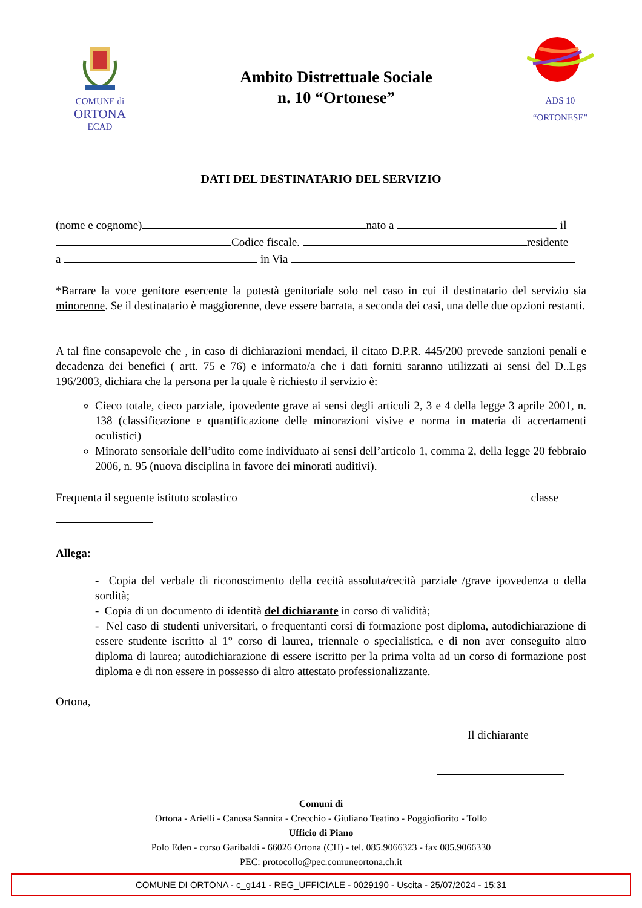COMUNE di
ORTONA
ECAD
Ambito Distrettuale Sociale
n. 10 “Ortonese”
ADS 10
“ORTONESE”
DATI DEL DESTINATARIO DEL SERVIZIO
(nome e cognome) nato a il
Codice fiscale. residente
a in Via
*Barrare la voce genitore esercente la potestà genitoriale solo nel caso in cui il destinatario del servizio sia minorenne. Se il destinatario è maggiorenne, deve essere barrata, a seconda dei casi, una delle due opzioni restanti.
A tal fine consapevole che , in caso di dichiarazioni mendaci, il citato D.P.R. 445/200 prevede sanzioni penali e decadenza dei benefici ( artt. 75 e 76) e informato/a che i dati forniti saranno utilizzati ai sensi del D..Lgs 196/2003, dichiara che la persona per la quale è richiesto il servizio è:
Cieco totale, cieco parziale, ipovedente grave ai sensi degli articoli 2, 3 e 4 della legge 3 aprile 2001, n. 138 (classificazione e quantificazione delle minorazioni visive e norma in materia di accertamenti oculistici)
Minorato sensoriale dell’udito come individuato ai sensi dell’articolo 1, comma 2, della legge 20 febbraio 2006, n. 95 (nuova disciplina in favore dei minorati auditivi).
Frequenta il seguente istituto scolastico classe
Allega:
- Copia del verbale di riconoscimento della cecità assoluta/cecità parziale /grave ipovedenza o della sordità;
- Copia di un documento di identità del dichiarante in corso di validità;
- Nel caso di studenti universitari, o frequentanti corsi di formazione post diploma, autodichiarazione di essere studente iscritto al 1° corso di laurea, triennale o specialistica, e di non aver conseguito altro diploma di laurea; autodichiarazione di essere iscritto per la prima volta ad un corso di formazione post diploma e di non essere in possesso di altro attestato professionalizzante.
Ortona,
Il dichiarante
Comuni di
Ortona - Arielli - Canosa Sannita - Crecchio - Giuliano Teatino - Poggiofiorito - Tollo
Ufficio di Piano
Polo Eden - corso Garibaldi - 66026 Ortona (CH) - tel. 085.9066323 - fax 085.9066330
PEC: protocollo@pec.comuneortona.ch.it
COMUNE DI ORTONA - c_g141 - REG_UFFICIALE - 0029190 - Uscita - 25/07/2024 - 15:31